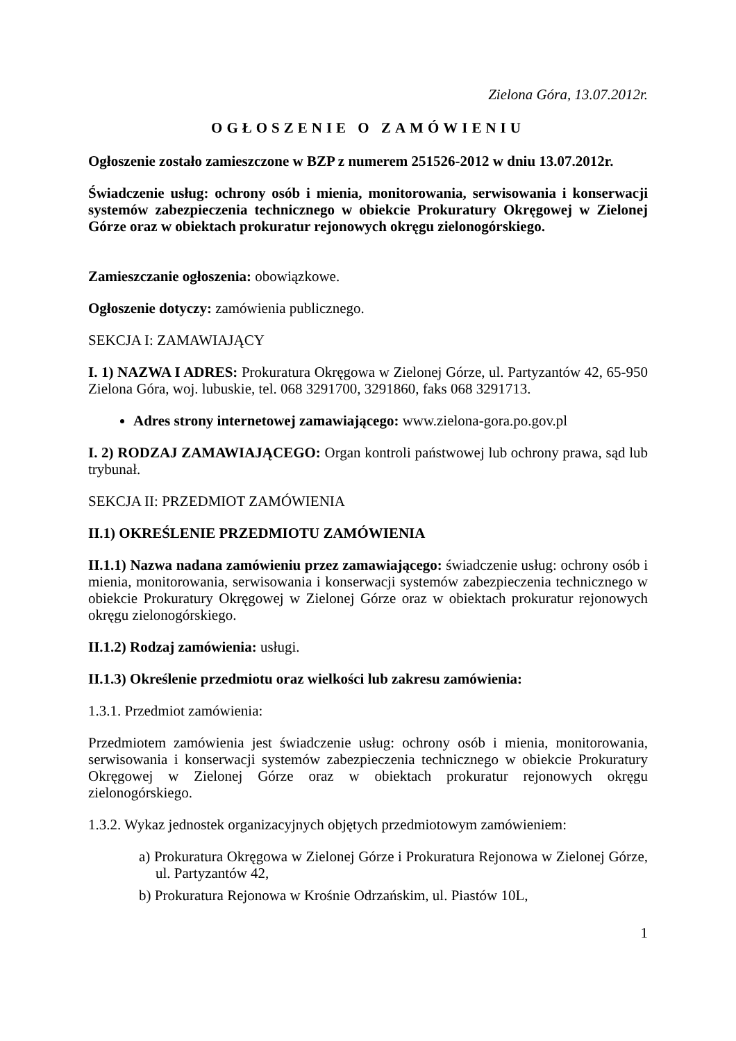Zielona Góra, 13.07.2012r.
OGŁOSZENIE O ZAMÓWIENIU
Ogłoszenie zostało zamieszczone w BZP z numerem 251526-2012 w dniu 13.07.2012r.
Świadczenie usług: ochrony osób i mienia, monitorowania, serwisowania i konserwacji systemów zabezpieczenia technicznego w obiekcie Prokuratury Okręgowej w Zielonej Górze oraz w obiektach prokuratur rejonowych okręgu zielonogórskiego.
Zamieszczanie ogłoszenia: obowiązkowe.
Ogłoszenie dotyczy: zamówienia publicznego.
SEKCJA I: ZAMAWIAJĄCY
I. 1) NAZWA I ADRES: Prokuratura Okręgowa w Zielonej Górze, ul. Partyzantów 42, 65-950 Zielona Góra, woj. lubuskie, tel. 068 3291700, 3291860, faks 068 3291713.
Adres strony internetowej zamawiającego: www.zielona-gora.po.gov.pl
I. 2) RODZAJ ZAMAWIAJĄCEGO: Organ kontroli państwowej lub ochrony prawa, sąd lub trybunał.
SEKCJA II: PRZEDMIOT ZAMÓWIENIA
II.1) OKREŚLENIE PRZEDMIOTU ZAMÓWIENIA
II.1.1) Nazwa nadana zamówieniu przez zamawiającego: świadczenie usług: ochrony osób i mienia, monitorowania, serwisowania i konserwacji systemów zabezpieczenia technicznego w obiekcie Prokuratury Okręgowej w Zielonej Górze oraz w obiektach prokuratur rejonowych okręgu zielonogórskiego.
II.1.2) Rodzaj zamówienia: usługi.
II.1.3) Określenie przedmiotu oraz wielkości lub zakresu zamówienia:
1.3.1. Przedmiot zamówienia:
Przedmiotem zamówienia jest świadczenie usług: ochrony osób i mienia, monitorowania, serwisowania i konserwacji systemów zabezpieczenia technicznego w obiekcie Prokuratury Okręgowej w Zielonej Górze oraz w obiektach prokuratur rejonowych okręgu zielonogórskiego.
1.3.2. Wykaz jednostek organizacyjnych objętych przedmiotowym zamówieniem:
a) Prokuratura Okręgowa w Zielonej Górze i Prokuratura Rejonowa w Zielonej Górze, ul. Partyzantów 42,
b) Prokuratura Rejonowa w Krośnie Odrzańskim, ul. Piastów 10L,
1